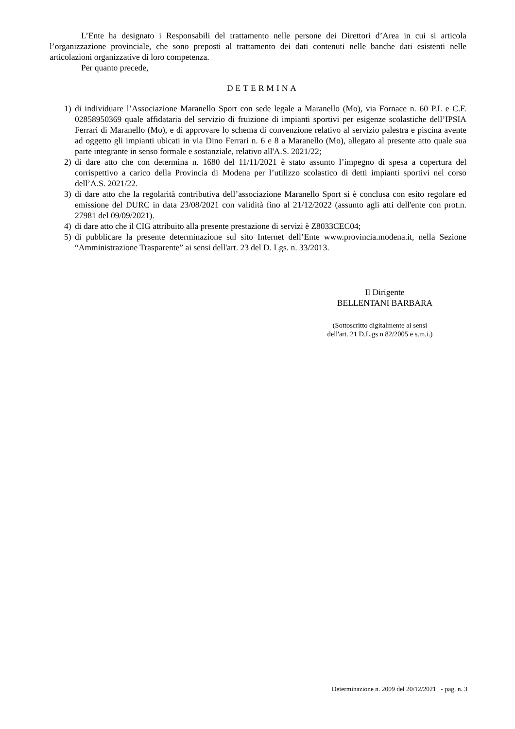L’Ente ha designato i Responsabili del trattamento nelle persone dei Direttori d’Area in cui si articola l’organizzazione provinciale, che sono preposti al trattamento dei dati contenuti nelle banche dati esistenti nelle articolazioni organizzative di loro competenza.
Per quanto precede,
DETERMINA
1) di individuare l’Associazione Maranello Sport con sede legale a Maranello (Mo), via Fornace n. 60 P.I. e C.F. 02858950369 quale affidataria del servizio di fruizione di impianti sportivi per esigenze scolastiche dell’IPSIA Ferrari di Maranello (Mo), e di approvare lo schema di convenzione relativo al servizio palestra e piscina avente ad oggetto gli impianti ubicati in via Dino Ferrari n. 6 e 8 a Maranello (Mo), allegato al presente atto quale sua parte integrante in senso formale e sostanziale, relativo all'A.S. 2021/22;
2) di dare atto che con determina n. 1680 del 11/11/2021 è stato assunto l’impegno di spesa a copertura del corrispettivo a carico della Provincia di Modena per l’utilizzo scolastico di detti impianti sportivi nel corso dell’A.S. 2021/22.
3) di dare atto che la regolarità contributiva dell’associazione Maranello Sport si è conclusa con esito regolare ed emissione del DURC in data 23/08/2021 con validità fino al 21/12/2022 (assunto agli atti dell'ente con prot.n. 27981 del 09/09/2021).
4) di dare atto che il CIG attribuito alla presente prestazione di servizi è Z8033CEC04;
5) di pubblicare la presente determinazione sul sito Internet dell’Ente www.provincia.modena.it, nella Sezione “Amministrazione Trasparente” ai sensi dell'art. 23 del D. Lgs. n. 33/2013.
Il Dirigente
BELLENTANI BARBARA
(Sottoscritto digitalmente ai sensi
dell'art. 21 D.L.gs n 82/2005 e s.m.i.)
Determinazione n. 2009 del 20/12/2021 - pag. n. 3